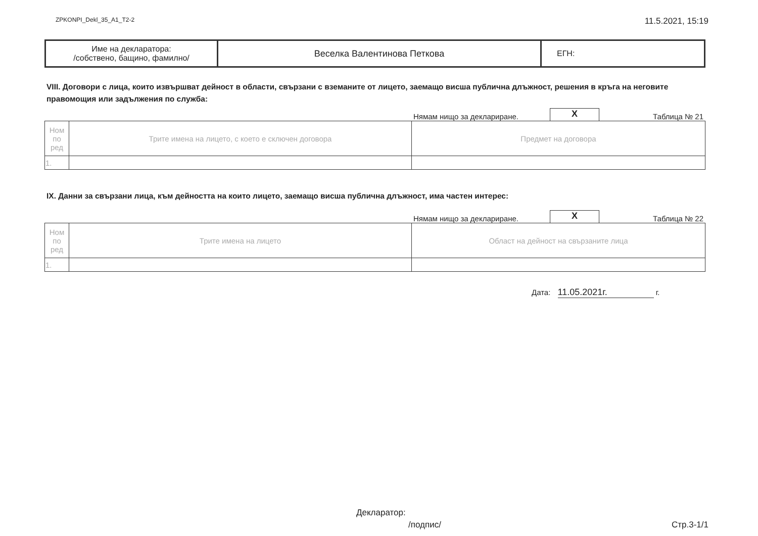ZPKONPI_Dekl_35_A1_T2-2 11.5.2021, 15:19
| Име на декларатора: /собствено, бащино, фамилно/ | Веселка Валентинова Петкова | ЕГН: |
VIII. Договори с лица, които извършват дейност в области, свързани с вземаните от лицето, заемащо висша публична длъжност, решения в кръга на неговите правомощия или задължения по служба:
Нямам нищо за деклариране. X Таблица № 21
| Ном по ред | Трите имена на лицето, с което е сключен договора | Предмет на договора |
| 1. | | |
IX. Данни за свързани лица, към дейността на които лицето, заемащо висша публична длъжност, има частен интерес:
Нямам нищо за деклариране. X Таблица № 22
| Ном по ред | Трите имена на лицето | Област на дейност на свързаните лица |
| 1. | | |
Дата: 11.05.2021г. г.
Декларатор:
/подпис/ Стр.3-1/1